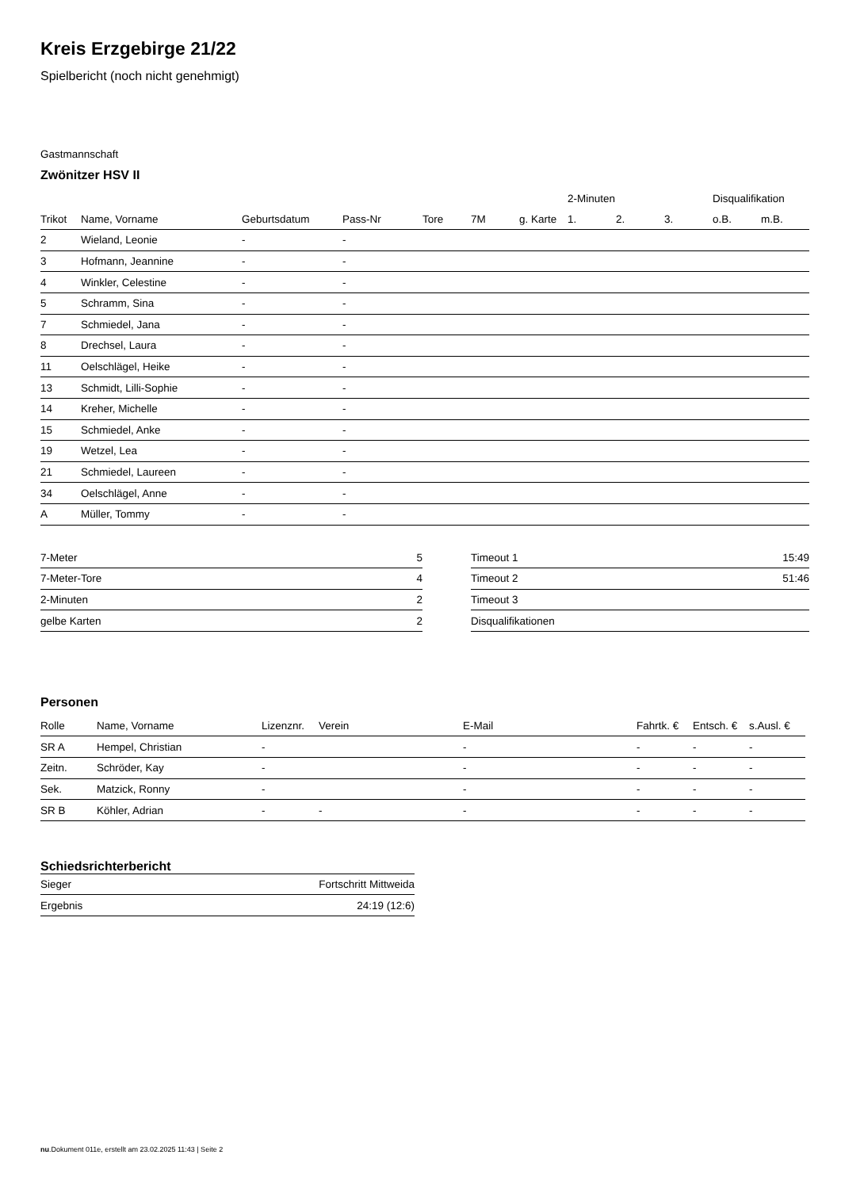Kreis Erzgebirge 21/22
Spielbericht (noch nicht genehmigt)
Gastmannschaft
Zwönitzer HSV II
| | | | | | | | 2-Minuten | | | Disqualifikation | |
| --- | --- | --- | --- | --- | --- | --- | --- | --- | --- | --- | --- |
| Trikot | Name, Vorname | Geburtsdatum | Pass-Nr | Tore | 7M | g. Karte | 1. | 2. | 3. | o.B. | m.B. |
| 2 | Wieland, Leonie | - | - | | | | | | | | |
| 3 | Hofmann, Jeannine | - | - | | | | | | | | |
| 4 | Winkler, Celestine | - | - | | | | | | | | |
| 5 | Schramm, Sina | - | - | | | | | | | | |
| 7 | Schmiedel, Jana | - | - | | | | | | | | |
| 8 | Drechsel, Laura | - | - | | | | | | | | |
| 11 | Oelschlägel, Heike | - | - | | | | | | | | |
| 13 | Schmidt, Lilli-Sophie | - | - | | | | | | | | |
| 14 | Kreher, Michelle | - | - | | | | | | | | |
| 15 | Schmiedel, Anke | - | - | | | | | | | | |
| 19 | Wetzel, Lea | - | - | | | | | | | | |
| 21 | Schmiedel, Laureen | - | - | | | | | | | | |
| 34 | Oelschlägel, Anne | - | - | | | | | | | | |
| A | Müller, Tommy | - | - | | | | | | | | |
| 7-Meter | 5 |
| 7-Meter-Tore | 4 |
| 2-Minuten | 2 |
| gelbe Karten | 2 |
| Timeout 1 | 15:49 |
| Timeout 2 | 51:46 |
| Timeout 3 | |
| Disqualifikationen | |
Personen
| Rolle | Name, Vorname | Lizenznr. | Verein | E-Mail | Fahrtk. € | Entsch. € | s.Ausl. € |
| --- | --- | --- | --- | --- | --- | --- | --- |
| SR A | Hempel, Christian | - | | - | - | - | - |
| Zeitn. | Schröder, Kay | - | | - | - | - | - |
| Sek. | Matzick, Ronny | - | | - | - | - | - |
| SR B | Köhler, Adrian | - | - | - | - | - | - |
Schiedsrichterbericht
| Sieger | Fortschritt Mittweida |
| Ergebnis | 24:19 (12:6) |
nu.Dokument 011e, erstellt am 23.02.2025 11:43 | Seite 2